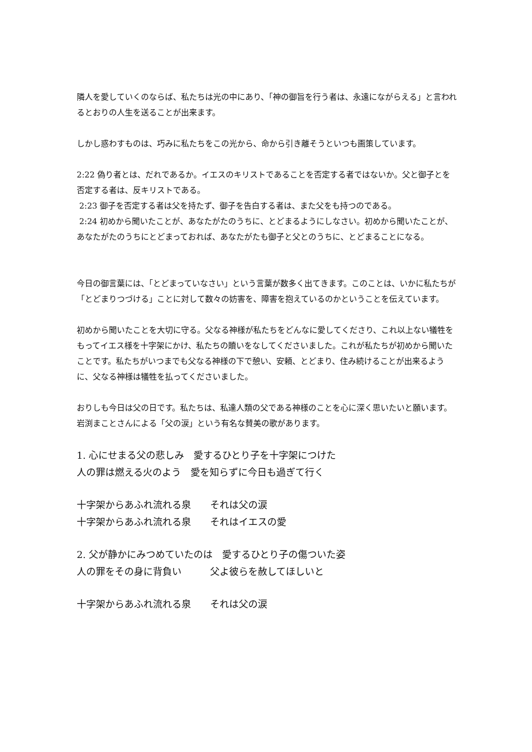隣人を愛していくのならば、私たちは光の中にあり、「神の御旨を行う者は、永遠にながらえる」と言われるとおりの人生を送ることが出来ます。
しかし惑わすものは、巧みに私たちをこの光から、命から引き離そうといつも画策しています。
2:22 偽り者とは、だれであるか。イエスのキリストであることを否定する者ではないか。父と御子とを否定する者は、反キリストである。
2:23 御子を否定する者は父を持たず、御子を告白する者は、また父をも持つのである。
2:24 初めから聞いたことが、あなたがたのうちに、とどまるようにしなさい。初めから聞いたことが、あなたがたのうちにとどまっておれば、あなたがたも御子と父とのうちに、とどまることになる。
今日の御言葉には、「とどまっていなさい」という言葉が数多く出てきます。このことは、いかに私たちが「とどまりつづける」ことに対して数々の妨害を、障害を抱えているのかということを伝えています。
初めから聞いたことを大切に守る。父なる神様が私たちをどんなに愛してくださり、これ以上ない犠牲をもってイエス様を十字架にかけ、私たちの贖いをなしてくださいました。これが私たちが初めから聞いたことです。私たちがいつまでも父なる神様の下で憩い、安頼、とどまり、住み続けることが出来るように、父なる神様は犠牲を払ってくださいました。
おりしも今日は父の日です。私たちは、私達人類の父である神様のことを心に深く思いたいと願います。岩渕まことさんによる「父の涙」という有名な賛美の歌があります。
1. 心にせまる父の悲しみ　愛するひとり子を十字架につけた
人の罪は燃える火のよう　愛を知らずに今日も過ぎて行く
十字架からあふれ流れる泉　　それは父の涙
十字架からあふれ流れる泉　　それはイエスの愛
2. 父が静かにみつめていたのは　愛するひとり子の傷ついた姿
人の罪をその身に背負い　　　父よ彼らを赦してほしいと
十字架からあふれ流れる泉　　それは父の涙